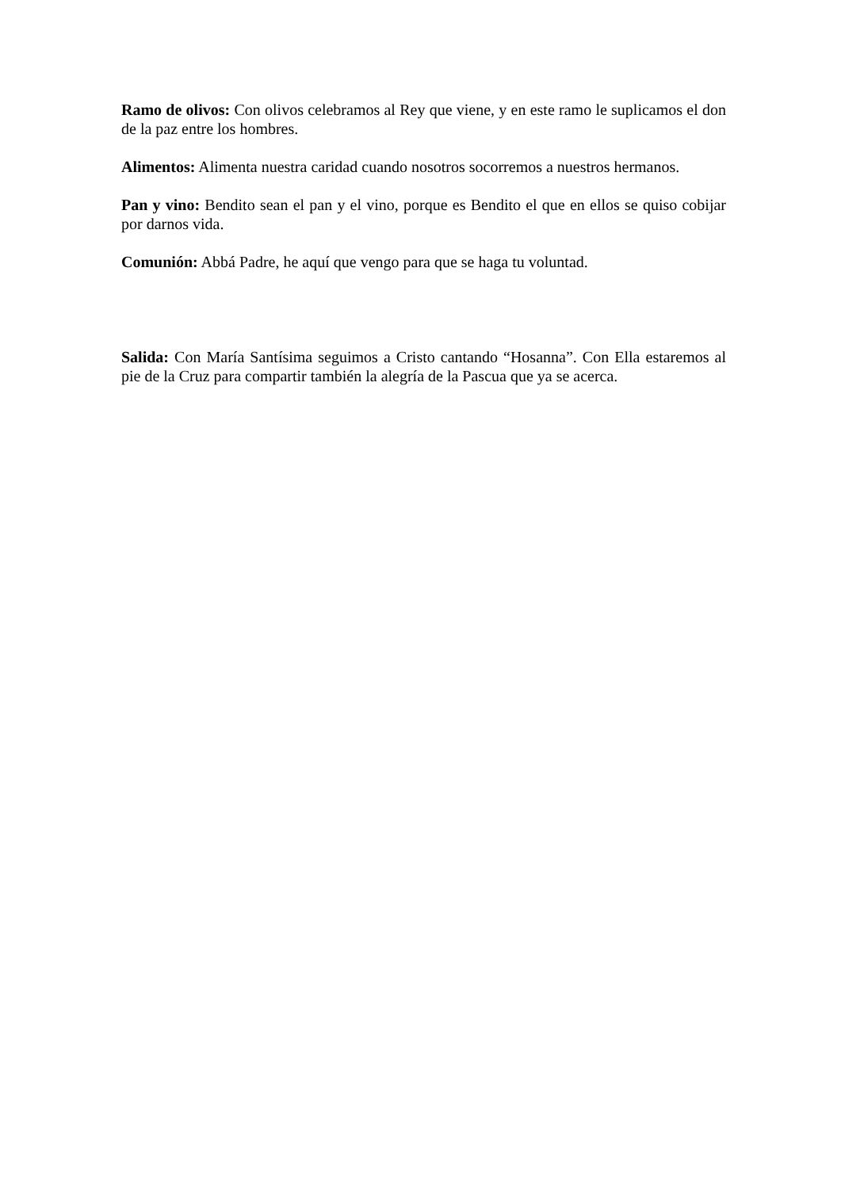Ramo de olivos: Con olivos celebramos al Rey que viene, y en este ramo le suplicamos el don de la paz entre los hombres.
Alimentos: Alimenta nuestra caridad cuando nosotros socorremos a nuestros hermanos.
Pan y vino: Bendito sean el pan y el vino, porque es Bendito el que en ellos se quiso cobijar por darnos vida.
Comunión: Abbá Padre, he aquí que vengo para que se haga tu voluntad.
Salida: Con María Santísima seguimos a Cristo cantando “Hosanna”. Con Ella estaremos al pie de la Cruz para compartir también la alegría de la Pascua que ya se acerca.